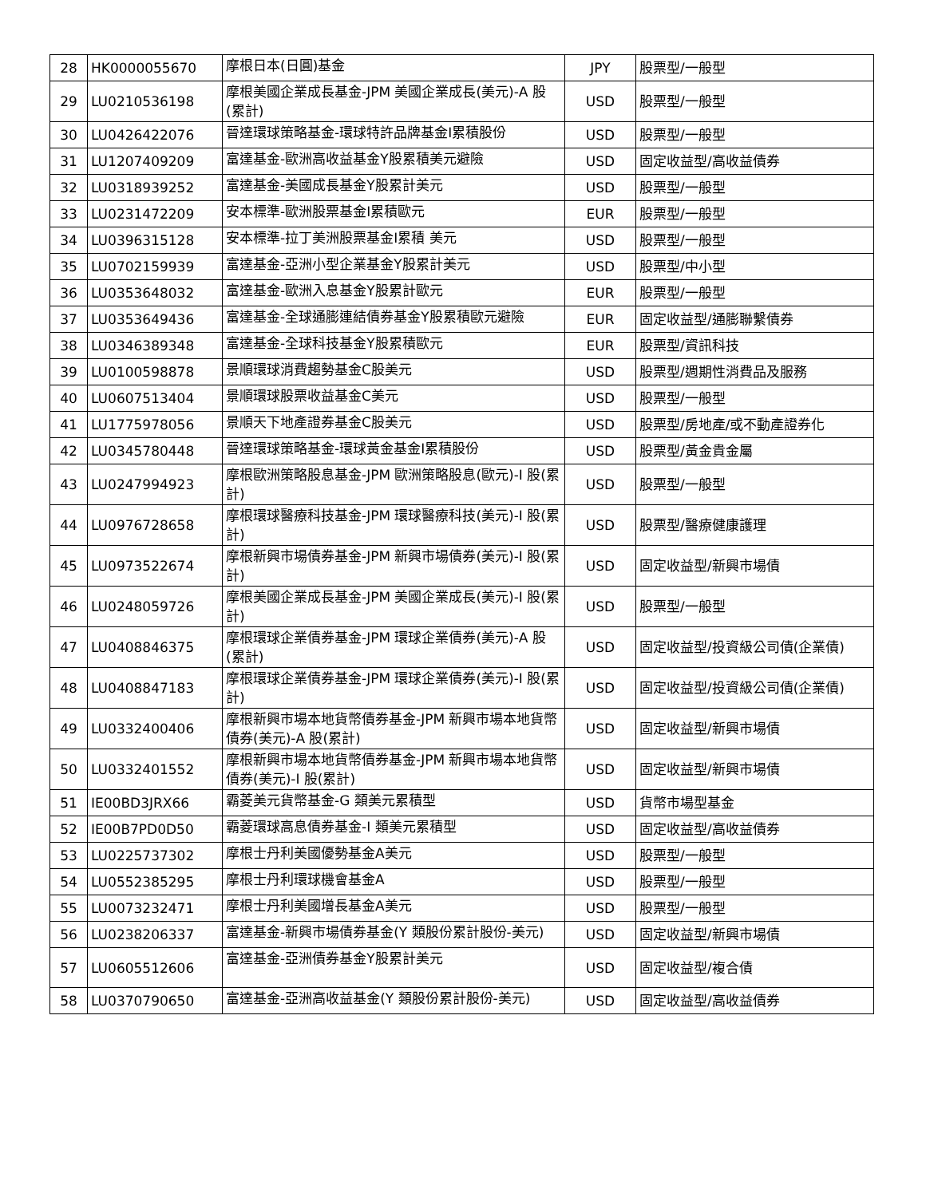| 28 | HK0000055670 | 摩根日本(日圓)基金 | JPY | 股票型/一般型 |
| 29 | LU0210536198 | 摩根美國企業成長基金-JPM 美國企業成長(美元)-A 股(累計) | USD | 股票型/一般型 |
| 30 | LU0426422076 | 晉達環球策略基金-環球特許品牌基金I累積股份 | USD | 股票型/一般型 |
| 31 | LU1207409209 | 富達基金-歐洲高收益基金Y股累積美元避險 | USD | 固定收益型/高收益債券 |
| 32 | LU0318939252 | 富達基金-美國成長基金Y股累計美元 | USD | 股票型/一般型 |
| 33 | LU0231472209 | 安本標準-歐洲股票基金I累積歐元 | EUR | 股票型/一般型 |
| 34 | LU0396315128 | 安本標準-拉丁美洲股票基金I累積 美元 | USD | 股票型/一般型 |
| 35 | LU0702159939 | 富達基金-亞洲小型企業基金Y股累計美元 | USD | 股票型/中小型 |
| 36 | LU0353648032 | 富達基金-歐洲入息基金Y股累計歐元 | EUR | 股票型/一般型 |
| 37 | LU0353649436 | 富達基金-全球通膨連結債券基金Y股累積歐元避險 | EUR | 固定收益型/通膨聯繫債券 |
| 38 | LU0346389348 | 富達基金-全球科技基金Y股累積歐元 | EUR | 股票型/資訊科技 |
| 39 | LU0100598878 | 景順環球消費趨勢基金C股美元 | USD | 股票型/週期性消費品及服務 |
| 40 | LU0607513404 | 景順環球股票收益基金C美元 | USD | 股票型/一般型 |
| 41 | LU1775978056 | 景順天下地產證券基金C股美元 | USD | 股票型/房地產/或不動產證券化 |
| 42 | LU0345780448 | 晉達環球策略基金-環球黃金基金I累積股份 | USD | 股票型/黃金貴金屬 |
| 43 | LU0247994923 | 摩根歐洲策略股息基金-JPM 歐洲策略股息(歐元)-I 股(累計) | USD | 股票型/一般型 |
| 44 | LU0976728658 | 摩根環球醫療科技基金-JPM 環球醫療科技(美元)-I 股(累計) | USD | 股票型/醫療健康護理 |
| 45 | LU0973522674 | 摩根新興市場債券基金-JPM 新興市場債券(美元)-I 股(累計) | USD | 固定收益型/新興市場債 |
| 46 | LU0248059726 | 摩根美國企業成長基金-JPM 美國企業成長(美元)-I 股(累計) | USD | 股票型/一般型 |
| 47 | LU0408846375 | 摩根環球企業債券基金-JPM 環球企業債券(美元)-A 股(累計) | USD | 固定收益型/投資級公司債(企業債) |
| 48 | LU0408847183 | 摩根環球企業債券基金-JPM 環球企業債券(美元)-I 股(累計) | USD | 固定收益型/投資級公司債(企業債) |
| 49 | LU0332400406 | 摩根新興市場本地貨幣債券基金-JPM 新興市場本地貨幣債券(美元)-A 股(累計) | USD | 固定收益型/新興市場債 |
| 50 | LU0332401552 | 摩根新興市場本地貨幣債券基金-JPM 新興市場本地貨幣債券(美元)-I 股(累計) | USD | 固定收益型/新興市場債 |
| 51 | IE00BD3JRX66 | 霸菱美元貨幣基金-G 類美元累積型 | USD | 貨幣市場型基金 |
| 52 | IE00B7PD0D50 | 霸菱環球高息債券基金-I 類美元累積型 | USD | 固定收益型/高收益債券 |
| 53 | LU0225737302 | 摩根士丹利美國優勢基金A美元 | USD | 股票型/一般型 |
| 54 | LU0552385295 | 摩根士丹利環球機會基金A | USD | 股票型/一般型 |
| 55 | LU0073232471 | 摩根士丹利美國增長基金A美元 | USD | 股票型/一般型 |
| 56 | LU0238206337 | 富達基金-新興市場債券基金(Y 類股份累計股份-美元) | USD | 固定收益型/新興市場債 |
| 57 | LU0605512606 | 富達基金-亞洲債券基金Y股累計美元 | USD | 固定收益型/複合債 |
| 58 | LU0370790650 | 富達基金-亞洲高收益基金(Y 類股份累計股份-美元) | USD | 固定收益型/高收益債券 |